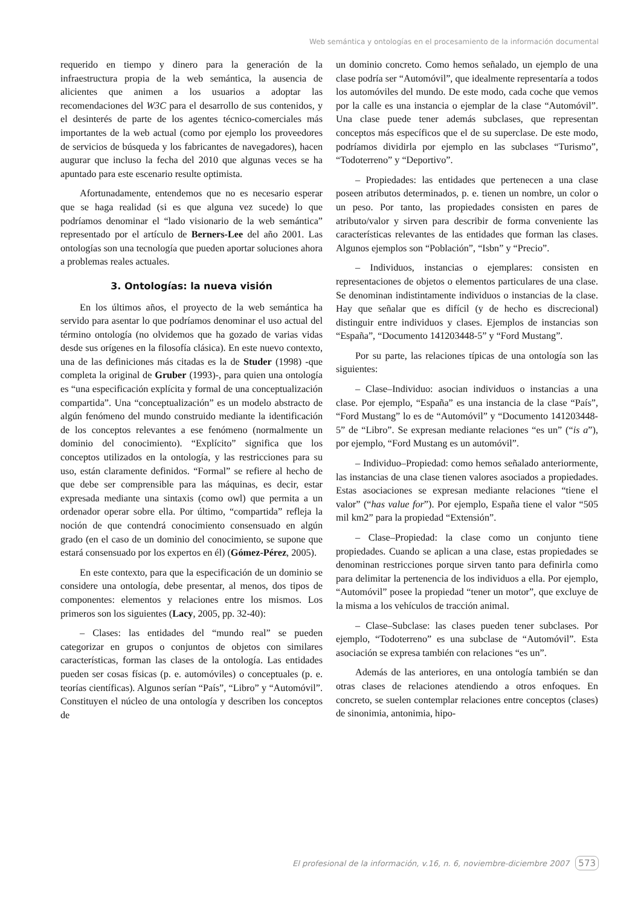Web semántica y ontologías en el procesamiento de la información documental
requerido en tiempo y dinero para la generación de la infraestructura propia de la web semántica, la ausencia de alicientes que animen a los usuarios a adoptar las recomendaciones del W3C para el desarrollo de sus contenidos, y el desinterés de parte de los agentes técnico-comerciales más importantes de la web actual (como por ejemplo los proveedores de servicios de búsqueda y los fabricantes de navegadores), hacen augurar que incluso la fecha del 2010 que algunas veces se ha apuntado para este escenario resulte optimista.
Afortunadamente, entendemos que no es necesario esperar que se haga realidad (si es que alguna vez sucede) lo que podríamos denominar el “lado visionario de la web semántica” representado por el artículo de Berners-Lee del año 2001. Las ontologías son una tecnología que pueden aportar soluciones ahora a problemas reales actuales.
3. Ontologías: la nueva visión
En los últimos años, el proyecto de la web semántica ha servido para asentar lo que podríamos denominar el uso actual del término ontología (no olvidemos que ha gozado de varias vidas desde sus orígenes en la filosofía clásica). En este nuevo contexto, una de las definiciones más citadas es la de Studer (1998) -que completa la original de Gruber (1993)-, para quien una ontología es “una especificación explícita y formal de una conceptualización compartida”. Una “conceptualización” es un modelo abstracto de algún fenómeno del mundo construido mediante la identificación de los conceptos relevantes a ese fenómeno (normalmente un dominio del conocimiento). “Explícito” significa que los conceptos utilizados en la ontología, y las restricciones para su uso, están claramente definidos. “Formal” se refiere al hecho de que debe ser comprensible para las máquinas, es decir, estar expresada mediante una sintaxis (como owl) que permita a un ordenador operar sobre ella. Por último, “compartida” refleja la noción de que contendrá conocimiento consensuado en algún grado (en el caso de un dominio del conocimiento, se supone que estará consensuado por los expertos en él) (Gómez-Pérez, 2005).
En este contexto, para que la especificación de un dominio se considere una ontología, debe presentar, al menos, dos tipos de componentes: elementos y relaciones entre los mismos. Los primeros son los siguientes (Lacy, 2005, pp. 32-40):
– Clases: las entidades del “mundo real” se pueden categorizar en grupos o conjuntos de objetos con similares características, forman las clases de la ontología. Las entidades pueden ser cosas físicas (p. e. automóviles) o conceptuales (p. e. teorías científicas). Algunos serían “País”, “Libro” y “Automóvil”. Constituyen el núcleo de una ontología y describen los conceptos de
un dominio concreto. Como hemos señalado, un ejemplo de una clase podría ser “Automóvil”, que idealmente representaría a todos los automóviles del mundo. De este modo, cada coche que vemos por la calle es una instancia o ejemplar de la clase “Automóvil”. Una clase puede tener además subclases, que representan conceptos más específicos que el de su superclase. De este modo, podríamos dividirla por ejemplo en las subclases “Turismo”, “Todoterreno” y “Deportivo”.
– Propiedades: las entidades que pertenecen a una clase poseen atributos determinados, p. e. tienen un nombre, un color o un peso. Por tanto, las propiedades consisten en pares de atributo/valor y sirven para describir de forma conveniente las características relevantes de las entidades que forman las clases. Algunos ejemplos son “Población”, “Isbn” y “Precio”.
– Individuos, instancias o ejemplares: consisten en representaciones de objetos o elementos particulares de una clase. Se denominan indistintamente individuos o instancias de la clase. Hay que señalar que es difícil (y de hecho es discrecional) distinguir entre individuos y clases. Ejemplos de instancias son “España”, “Documento 141203448-5” y “Ford Mustang”.
Por su parte, las relaciones típicas de una ontología son las siguientes:
– Clase–Individuo: asocian individuos o instancias a una clase. Por ejemplo, “España” es una instancia de la clase “País”, “Ford Mustang” lo es de “Automóvil” y “Documento 141203448-5” de “Libro”. Se expresan mediante relaciones “es un” (“is a”), por ejemplo, “Ford Mustang es un automóvil”.
– Individuo–Propiedad: como hemos señalado anteriormente, las instancias de una clase tienen valores asociados a propiedades. Estas asociaciones se expresan mediante relaciones “tiene el valor” (“has value for”). Por ejemplo, España tiene el valor “505 mil km2” para la propiedad “Extensión”.
– Clase–Propiedad: la clase como un conjunto tiene propiedades. Cuando se aplican a una clase, estas propiedades se denominan restricciones porque sirven tanto para definirla como para delimitar la pertenencia de los individuos a ella. Por ejemplo, “Automóvil” posee la propiedad “tener un motor”, que excluye de la misma a los vehículos de tracción animal.
– Clase–Subclase: las clases pueden tener subclases. Por ejemplo, “Todoterreno” es una subclase de “Automóvil”. Esta asociación se expresa también con relaciones “es un”.
Además de las anteriores, en una ontología también se dan otras clases de relaciones atendiendo a otros enfoques. En concreto, se suelen contemplar relaciones entre conceptos (clases) de sinonimia, antonimia, hipo-
El profesional de la información, v.16, n. 6, noviembre-diciembre 2007 573